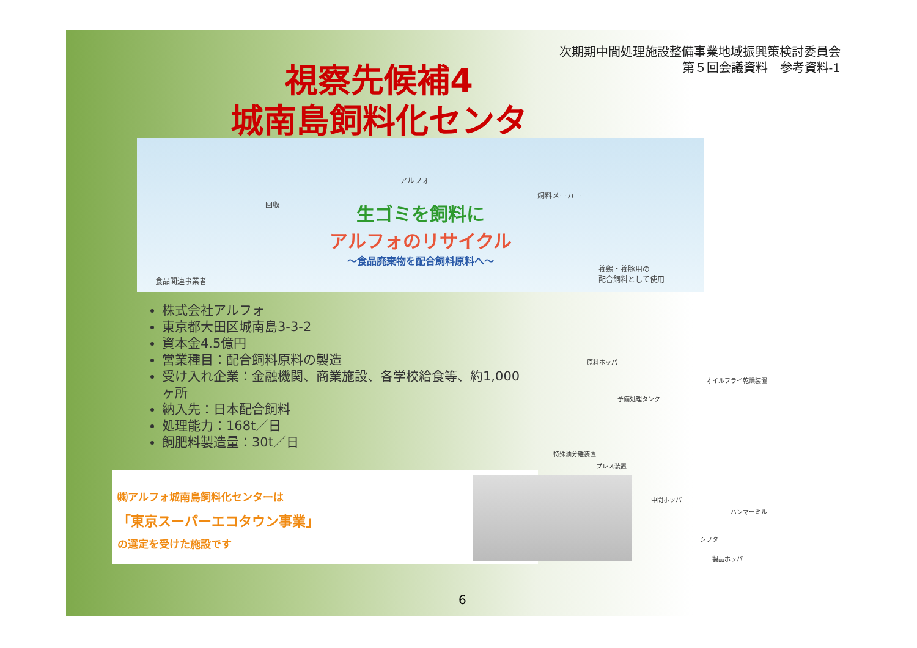次期期中間処理施設整備事業地域振興策検討委員会
第５回会議資料　参考資料-1
視察先候補4
城南島飼料化センター
回収
アルフォ
飼料メーカー
食品関連事業者
養鶏・養豚用の
配合飼料として使用
生ゴミを飼料に
アルフォのリサイクル
〜食品廃棄物を配合飼料原料へ〜
株式会社アルフォ
東京都大田区城南島3-3-2
資本金4.5億円
営業種目：配合飼料原料の製造
受け入れ企業：金融機関、商業施設、各学校給食等、約1,000ヶ所
納入先：日本配合飼料
処理能力：168t／日
飼肥料製造量：30t／日
㈱アルフォ城南島飼料化センターは
「東京スーパーエコタウン事業」
の選定を受けた施設です
原料ホッパ
オイルフライ乾燥装置
予備処理タンク
特殊油分離装置
プレス装置
中間ホッパ
ハンマーミル
シフタ
製品ホッパ
6